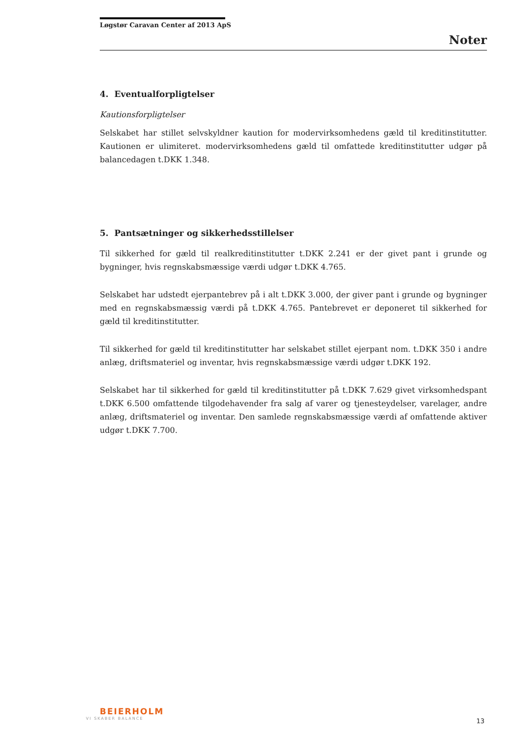Løgstør Caravan Center af 2013 ApS
Noter
4. Eventualforpligtelser
Kautionsforpligtelser
Selskabet har stillet selvskyldner kaution for modervirksomhedens gæld til kreditinstitutter. Kautionen er ulimiteret. modervirksomhedens gæld til omfattede kreditinstitutter udgør på balancedagen t.DKK 1.348.
5. Pantsætninger og sikkerhedsstillelser
Til sikkerhed for gæld til realkreditinstitutter t.DKK 2.241 er der givet pant i grunde og bygninger, hvis regnskabsmæssige værdi udgør t.DKK 4.765.
Selskabet har udstedt ejerpantebrev på i alt t.DKK 3.000, der giver pant i grunde og bygninger med en regnskabsmæssig værdi på t.DKK 4.765. Pantebrevet er deponeret til sikkerhed for gæld til kreditinstitutter.
Til sikkerhed for gæld til kreditinstitutter har selskabet stillet ejerpant nom. t.DKK 350 i andre anlæg, driftsmateriel og inventar, hvis regnskabsmæssige værdi udgør t.DKK 192.
Selskabet har til sikkerhed for gæld til kreditinstitutter på t.DKK 7.629 givet virksomhedspant t.DKK 6.500 omfattende tilgodehavender fra salg af varer og tjenesteydelser, varelager, andre anlæg, driftsmateriel og inventar. Den samlede regnskabsmæssige værdi af omfattende aktiver udgør t.DKK 7.700.
BEIERHOLM
VI SKABER BALANCE
13